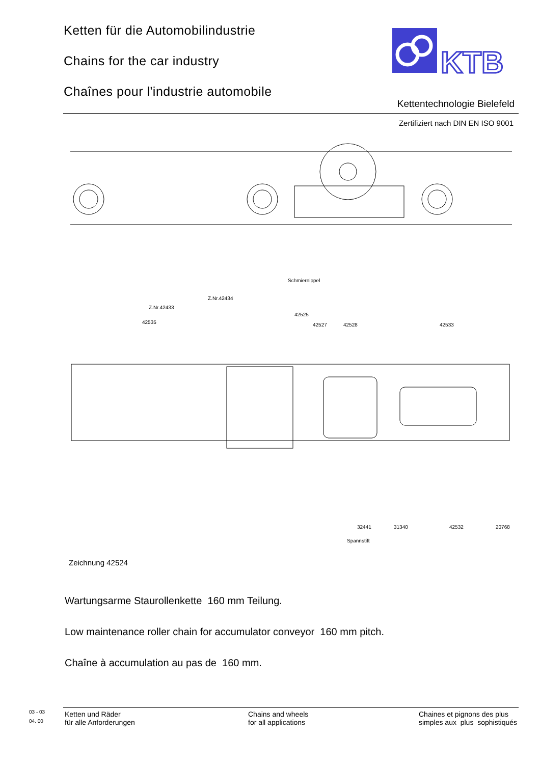Ketten für die Automobilindustrie
Chains for the car industry
Chaînes pour l'industrie automobile
KTB
Kettentechnologie Bielefeld
Zertifiziert nach DIN EN ISO 9001
Schmiernippel
Z.Nr.42434
Z.Nr.42433
42525
42535
42527
42528
42533
32441
31340
42532
20768
Spannstift
Zeichnung 42524
Wartungsarme Staurollenkette 160 mm Teilung.
Low maintenance roller chain for accumulator conveyor 160 mm pitch.
Chaîne à accumulation au pas de 160 mm.
03 - 03
04. 00
Ketten und Räder
für alle Anforderungen
Chains and wheels
for all applications
Chaines et pignons des plus
simples aux plus sophistiqués